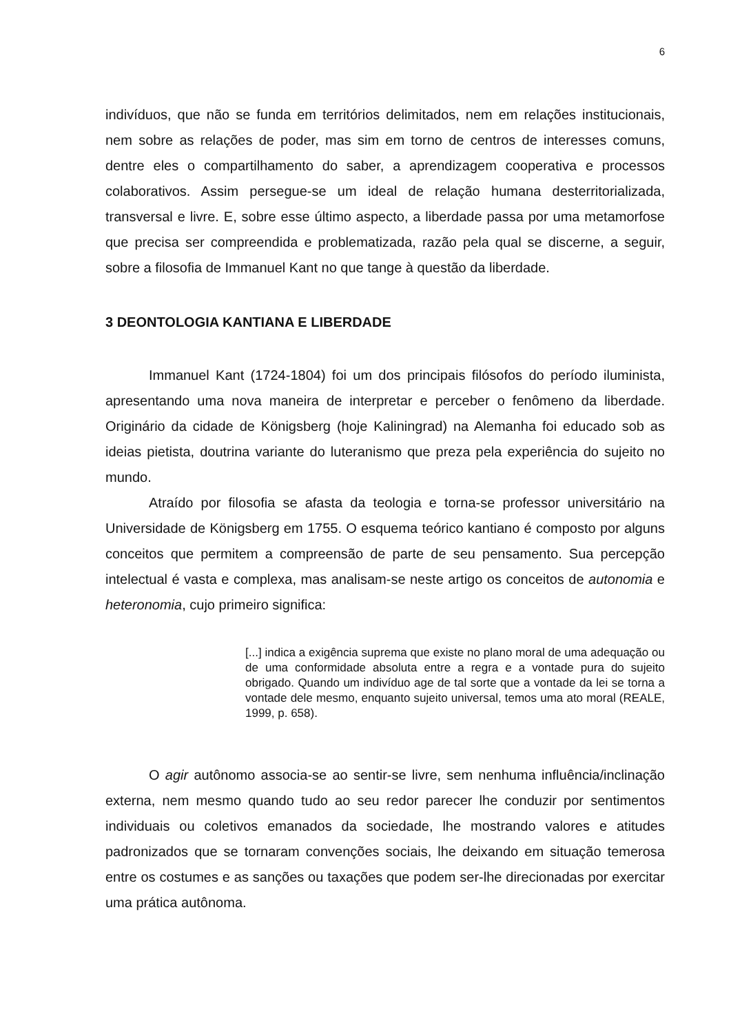6
indivíduos, que não se funda em territórios delimitados, nem em relações institucionais, nem sobre as relações de poder, mas sim em torno de centros de interesses comuns, dentre eles o compartilhamento do saber, a aprendizagem cooperativa e processos colaborativos. Assim persegue-se um ideal de relação humana desterritorializada, transversal e livre. E, sobre esse último aspecto, a liberdade passa por uma metamorfose que precisa ser compreendida e problematizada, razão pela qual se discerne, a seguir, sobre a filosofia de Immanuel Kant no que tange à questão da liberdade.
3 DEONTOLOGIA KANTIANA E LIBERDADE
Immanuel Kant (1724-1804) foi um dos principais filósofos do período iluminista, apresentando uma nova maneira de interpretar e perceber o fenômeno da liberdade. Originário da cidade de Königsberg (hoje Kaliningrad) na Alemanha foi educado sob as ideias pietista, doutrina variante do luteranismo que preza pela experiência do sujeito no mundo.
Atraído por filosofia se afasta da teologia e torna-se professor universitário na Universidade de Königsberg em 1755. O esquema teórico kantiano é composto por alguns conceitos que permitem a compreensão de parte de seu pensamento. Sua percepção intelectual é vasta e complexa, mas analisam-se neste artigo os conceitos de autonomia e heteronomia, cujo primeiro significa:
[...] indica a exigência suprema que existe no plano moral de uma adequação ou de uma conformidade absoluta entre a regra e a vontade pura do sujeito obrigado. Quando um indivíduo age de tal sorte que a vontade da lei se torna a vontade dele mesmo, enquanto sujeito universal, temos uma ato moral (REALE, 1999, p. 658).
O agir autônomo associa-se ao sentir-se livre, sem nenhuma influência/inclinação externa, nem mesmo quando tudo ao seu redor parecer lhe conduzir por sentimentos individuais ou coletivos emanados da sociedade, lhe mostrando valores e atitudes padronizados que se tornaram convenções sociais, lhe deixando em situação temerosa entre os costumes e as sanções ou taxações que podem ser-lhe direcionadas por exercitar uma prática autônoma.